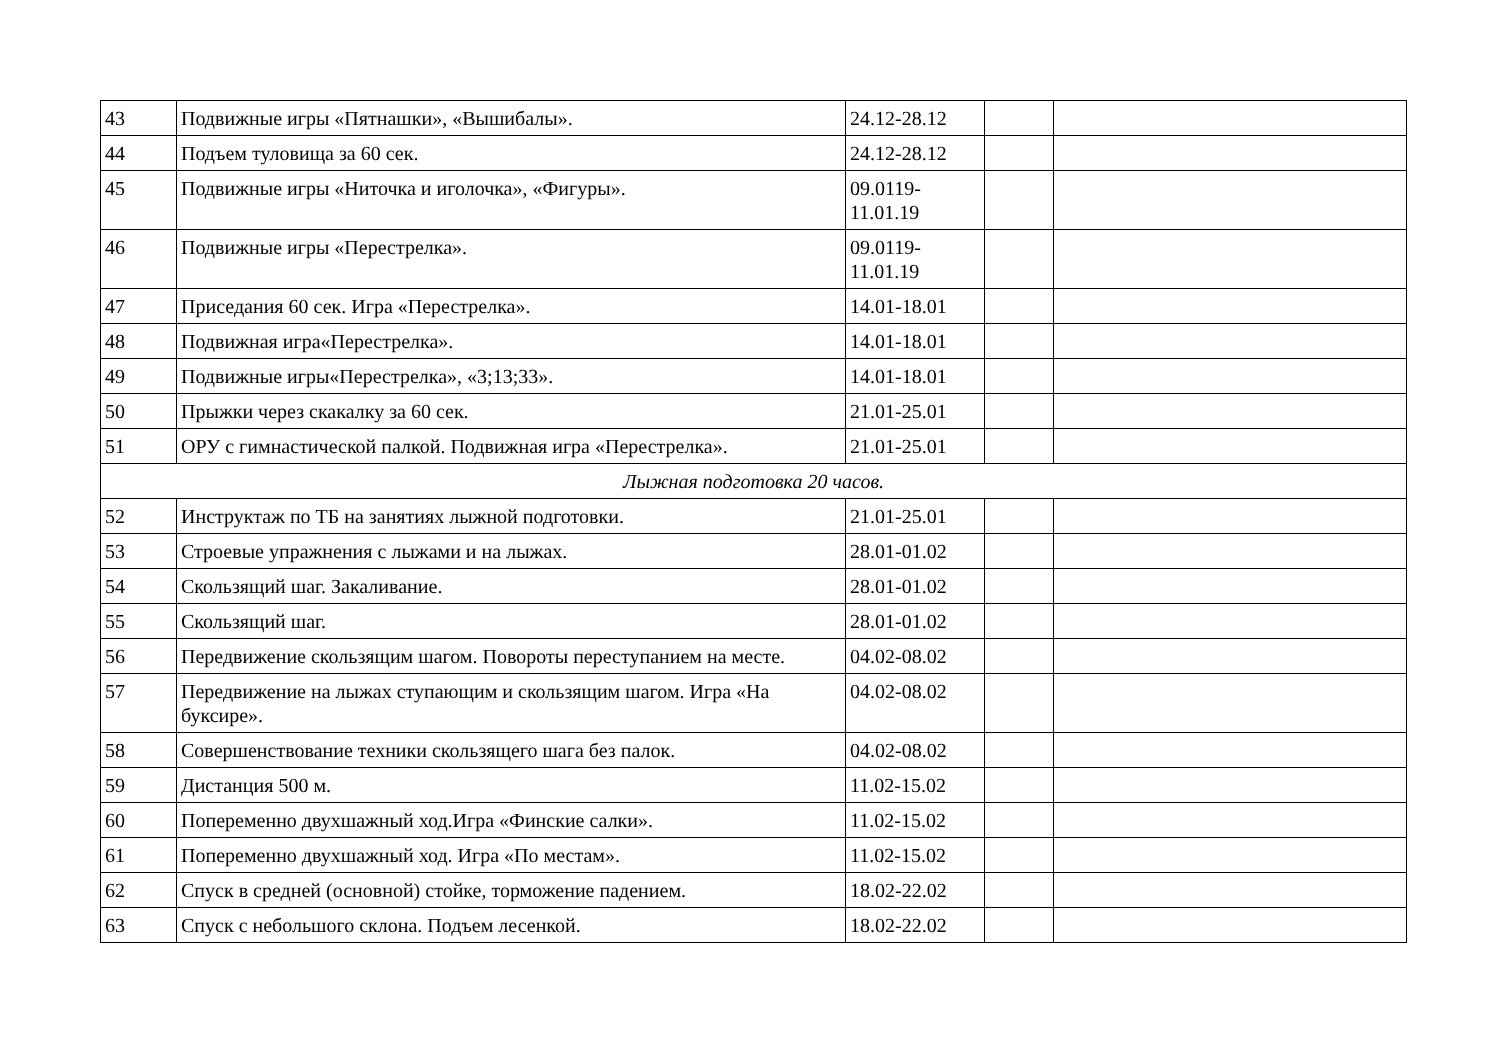| 43 | Подвижные игры «Пятнашки», «Вышибалы». | 24.12-28.12 | | |
| 44 | Подъем туловища за 60 сек. | 24.12-28.12 | | |
| 45 | Подвижные игры «Ниточка и иголочка», «Фигуры». | 09.0119- 11.01.19 | | |
| 46 | Подвижные игры «Перестрелка». | 09.0119- 11.01.19 | | |
| 47 | Приседания 60 сек. Игра «Перестрелка». | 14.01-18.01 | | |
| 48 | Подвижная игра«Перестрелка». | 14.01-18.01 | | |
| 49 | Подвижные игры«Перестрелка», «3;13;33». | 14.01-18.01 | | |
| 50 | Прыжки через скакалку за 60 сек. | 21.01-25.01 | | |
| 51 | ОРУ с гимнастической палкой. Подвижная игра «Перестрелка». | 21.01-25.01 | | |
| Лыжная подготовка 20 часов. | | | | |
| 52 | Инструктаж по ТБ на занятиях лыжной подготовки. | 21.01-25.01 | | |
| 53 | Строевые упражнения с лыжами и на лыжах. | 28.01-01.02 | | |
| 54 | Скользящий шаг. Закаливание. | 28.01-01.02 | | |
| 55 | Скользящий шаг. | 28.01-01.02 | | |
| 56 | Передвижение скользящим шагом. Повороты переступанием на месте. | 04.02-08.02 | | |
| 57 | Передвижение на лыжах ступающим и скользящим шагом. Игра «На буксире». | 04.02-08.02 | | |
| 58 | Совершенствование техники скользящего шага без палок. | 04.02-08.02 | | |
| 59 | Дистанция 500 м. | 11.02-15.02 | | |
| 60 | Попеременно двухшажный ход.Игра «Финские салки». | 11.02-15.02 | | |
| 61 | Попеременно двухшажный ход. Игра «По местам». | 11.02-15.02 | | |
| 62 | Спуск в средней (основной) стойке, торможение падением. | 18.02-22.02 | | |
| 63 | Спуск с небольшого склона. Подъем лесенкой. | 18.02-22.02 | | |